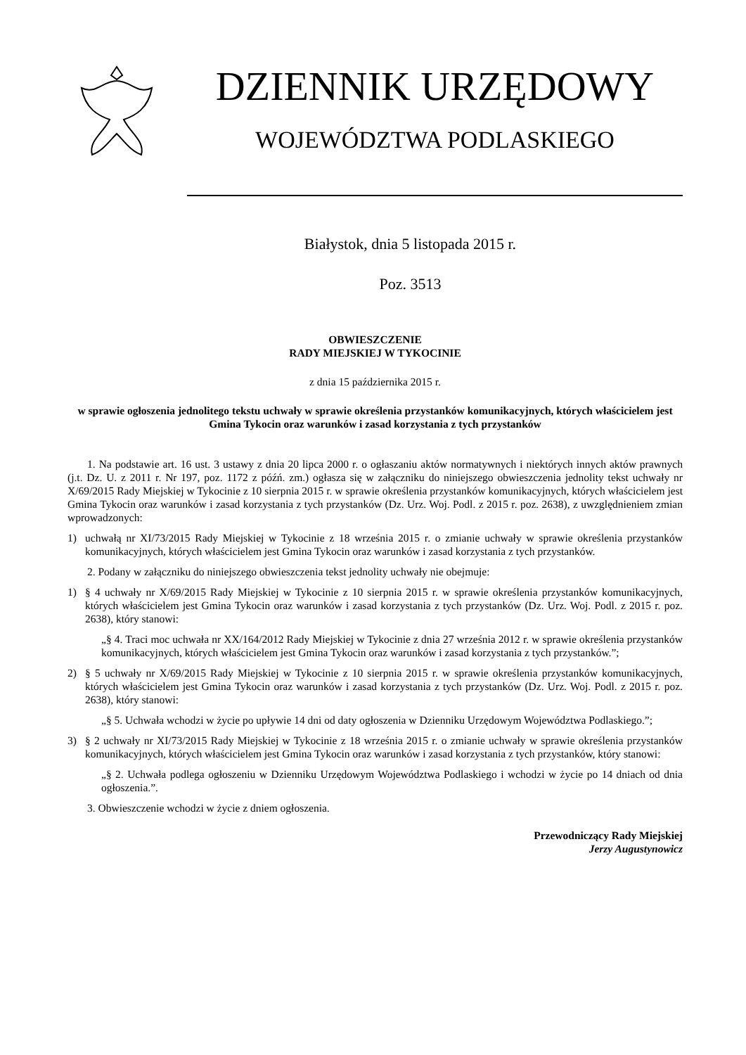DZIENNIK URZĘDOWY
WOJEWÓDZTWA PODLASKIEGO
Białystok, dnia 5 listopada 2015 r.
Poz. 3513
OBWIESZCZENIE
RADY MIEJSKIEJ W TYKOCINIE
z dnia 15 października 2015 r.
w sprawie ogłoszenia jednolitego tekstu uchwały w sprawie określenia przystanków komunikacyjnych, których właścicielem jest Gmina Tykocin oraz warunków i zasad korzystania z tych przystanków
1. Na podstawie art. 16 ust. 3 ustawy z dnia 20 lipca 2000 r. o ogłaszaniu aktów normatywnych i niektórych innych aktów prawnych (j.t. Dz. U. z 2011 r. Nr 197, poz. 1172 z późń. zm.) ogłasza się w załączniku do niniejszego obwieszczenia jednolity tekst uchwały nr X/69/2015 Rady Miejskiej w Tykocinie z 10 sierpnia 2015 r. w sprawie określenia przystanków komunikacyjnych, których właścicielem jest Gmina Tykocin oraz warunków i zasad korzystania z tych przystanków (Dz. Urz. Woj. Podl. z 2015 r. poz. 2638), z uwzględnieniem zmian wprowadzonych:
1) uchwałą nr XI/73/2015 Rady Miejskiej w Tykocinie z 18 września 2015 r. o zmianie uchwały w sprawie określenia przystanków komunikacyjnych, których właścicielem jest Gmina Tykocin oraz warunków i zasad korzystania z tych przystanków.
2. Podany w załączniku do niniejszego obwieszczenia tekst jednolity uchwały nie obejmuje:
1) § 4 uchwały nr X/69/2015 Rady Miejskiej w Tykocinie z 10 sierpnia 2015 r. w sprawie określenia przystanków komunikacyjnych, których właścicielem jest Gmina Tykocin oraz warunków i zasad korzystania z tych przystanków (Dz. Urz. Woj. Podl. z 2015 r. poz. 2638), który stanowi:
„§ 4. Traci moc uchwała nr XX/164/2012 Rady Miejskiej w Tykocinie z dnia 27 września 2012 r. w sprawie określenia przystanków komunikacyjnych, których właścicielem jest Gmina Tykocin oraz warunków i zasad korzystania z tych przystanków.”;
2) § 5 uchwały nr X/69/2015 Rady Miejskiej w Tykocinie z 10 sierpnia 2015 r. w sprawie określenia przystanków komunikacyjnych, których właścicielem jest Gmina Tykocin oraz warunków i zasad korzystania z tych przystanków (Dz. Urz. Woj. Podl. z 2015 r. poz. 2638), który stanowi:
„§ 5. Uchwała wchodzi w życie po upływie 14 dni od daty ogłoszenia w Dzienniku Urzędowym Województwa Podlaskiego.”;
3) § 2 uchwały nr XI/73/2015 Rady Miejskiej w Tykocinie z 18 września 2015 r. o zmianie uchwały w sprawie określenia przystanków komunikacyjnych, których właścicielem jest Gmina Tykocin oraz warunków i zasad korzystania z tych przystanków, który stanowi:
„§ 2. Uchwała podlega ogłoszeniu w Dzienniku Urzędowym Województwa Podlaskiego i wchodzi w życie po 14 dniach od dnia ogłoszenia.”.
3. Obwieszczenie wchodzi w życie z dniem ogłoszenia.
Przewodniczący Rady Miejskiej
Jerzy Augustynowicz